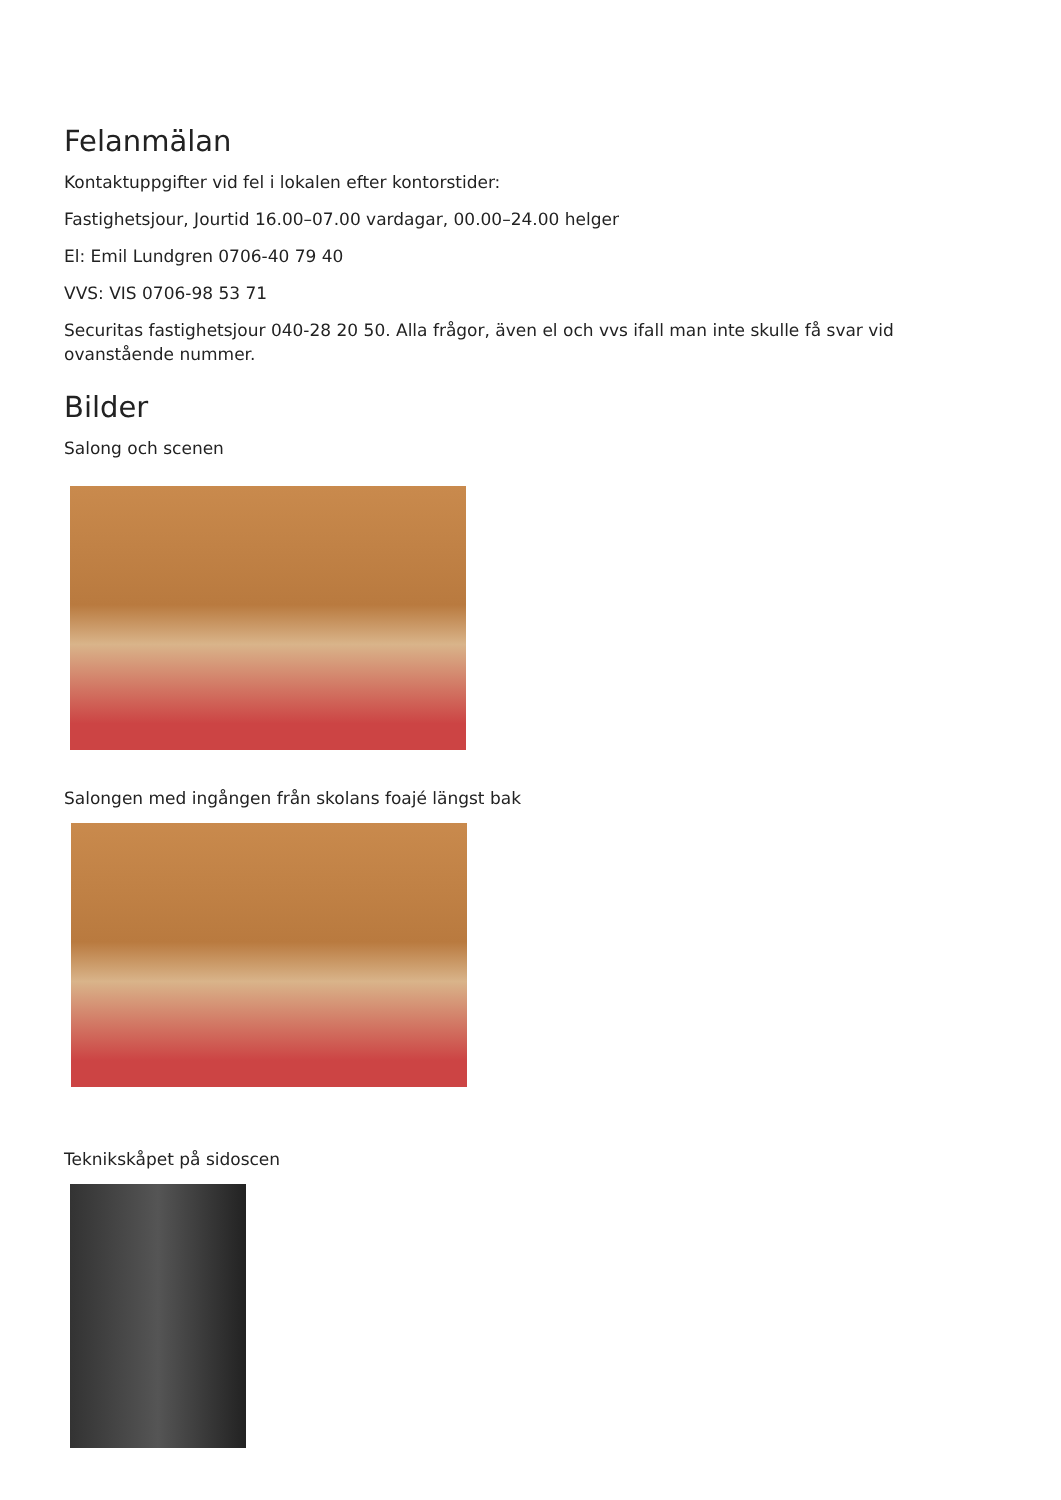Felanmälan
Kontaktuppgifter vid fel i lokalen efter kontorstider:
Fastighetsjour, Jourtid 16.00–07.00 vardagar, 00.00–24.00 helger
El: Emil Lundgren 0706-40 79 40
VVS: VIS 0706-98 53 71
Securitas fastighetsjour 040-28 20 50. Alla frågor, även el och vvs ifall man inte skulle få svar vid ovanstående nummer.
Bilder
Salong och scenen
Salongen med ingången från skolans foajé längst bak
Teknikskåpet på sidoscen